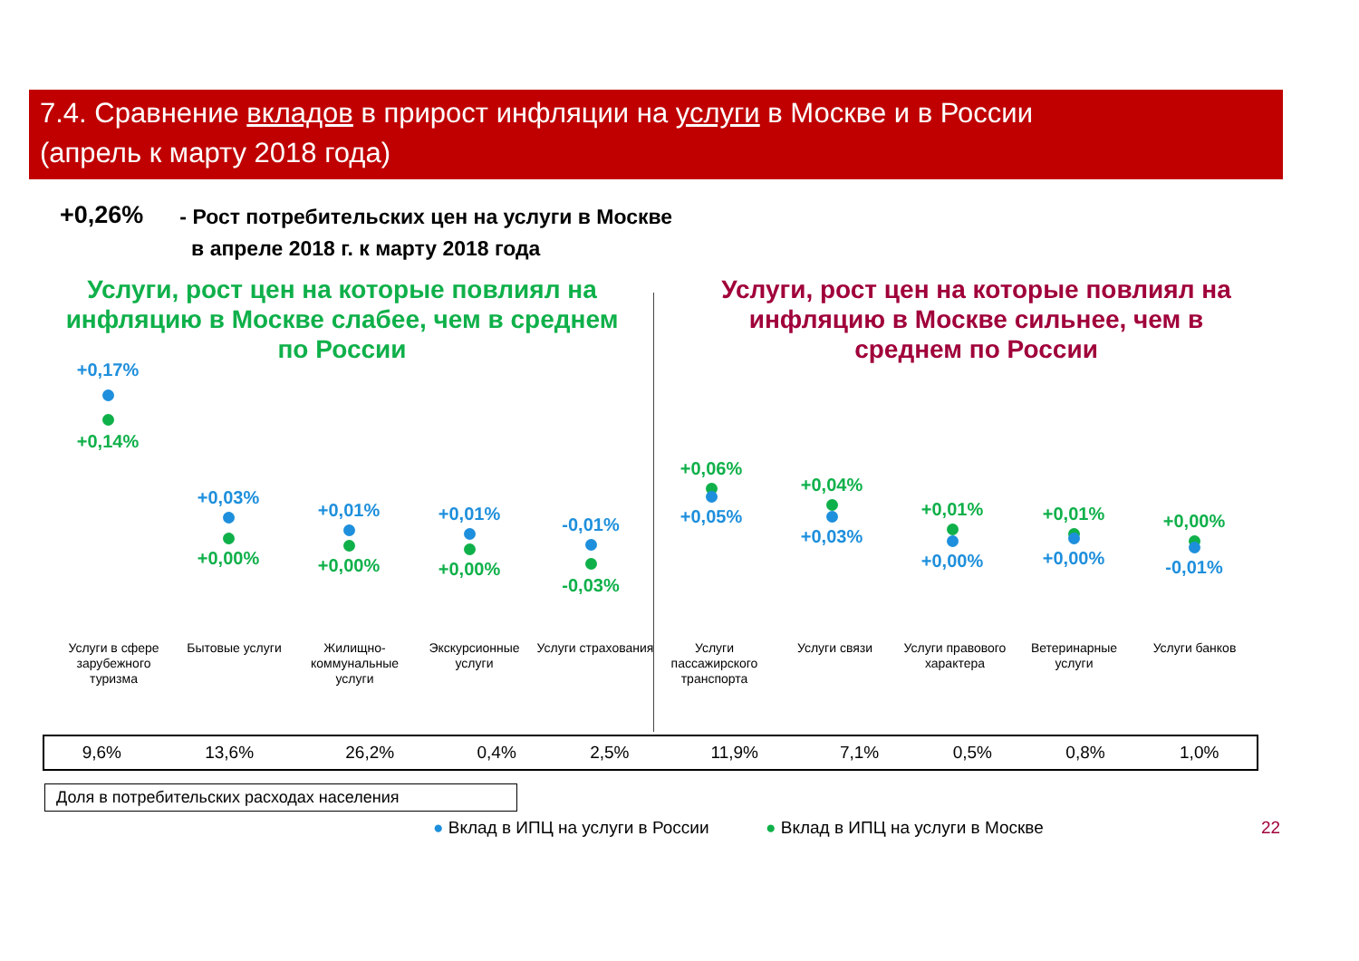7.4. Сравнение вкладов в прирост инфляции на услуги в Москве и в России
(апрель к марту 2018 года)
+0,26%
- Рост потребительских цен на услуги в Москве
в апреле 2018 г. к марту 2018 года
Услуги, рост цен на которые повлиял на инфляцию в Москве слабее, чем в среднем по России
Услуги, рост цен на которые повлиял на инфляцию в Москве сильнее, чем в среднем по России
+0,17%
+0,14%
+0,03%
+0,00%
+0,01%
+0,00%
+0,01%
+0,00%
-0,01%
-0,03%
+0,06%
+0,05%
+0,04%
+0,03%
+0,01%
+0,00%
+0,01%
+0,00%
+0,00%
-0,01%
Услуги в сфере зарубежного туризма
Бытовые услуги
Жилищно-коммунальные услуги
Экскурсионные услуги
Услуги страхования
Услуги пассажирского транспорта
Услуги связи
Услуги правового характера
Ветеринарные услуги
Услуги банков
| 9,6% | 13,6% | 26,2% | 0,4% | 2,5% | 11,9% | 7,1% | 0,5% | 0,8% | 1,0% |
Доля в потребительских расходах населения
● Вклад в ИПЦ на услуги в России
● Вклад в ИПЦ на услуги в Москве
22